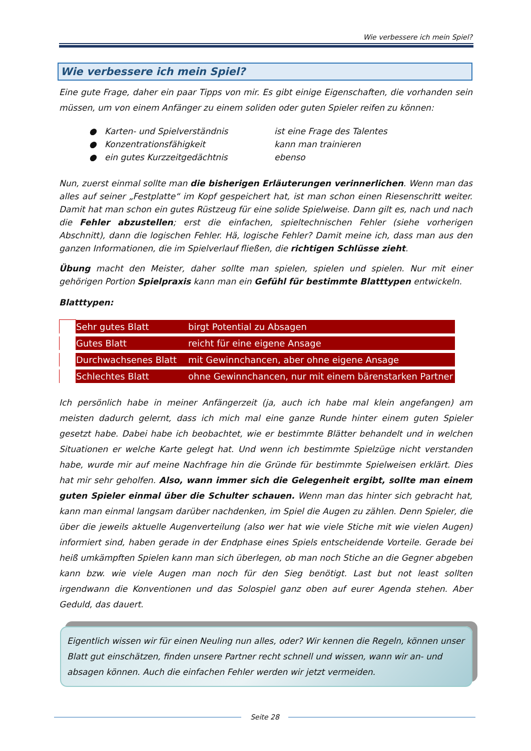Wie verbessere ich mein Spiel?
Wie verbessere ich mein Spiel?
Eine gute Frage, daher ein paar Tipps von mir. Es gibt einige Eigenschaften, die vorhanden sein müssen, um von einem Anfänger zu einem soliden oder guten Spieler reifen zu können:
● Karten- und Spielverständnis ist eine Frage des Talentes
● Konzentrationsfähigkeit kann man trainieren
● ein gutes Kurzzeitgedächtnis ebenso
Nun, zuerst einmal sollte man die bisherigen Erläuterungen verinnerlichen. Wenn man das alles auf seiner „Festplatte“ im Kopf gespeichert hat, ist man schon einen Riesenschritt weiter. Damit hat man schon ein gutes Rüstzeug für eine solide Spielweise. Dann gilt es, nach und nach die Fehler abzustellen; erst die einfachen, spieltechnischen Fehler (siehe vorherigen Abschnitt), dann die logischen Fehler. Hä, logische Fehler? Damit meine ich, dass man aus den ganzen Informationen, die im Spielverlauf fließen, die richtigen Schlüsse zieht.
Übung macht den Meister, daher sollte man spielen, spielen und spielen. Nur mit einer gehörigen Portion Spielpraxis kann man ein Gefühl für bestimmte Blatttypen entwickeln.
Blatttypen:
| | Sehr gutes Blatt | birgt Potential zu Absagen |
| | Gutes Blatt | reicht für eine eigene Ansage |
| | Durchwachsenes Blatt | mit Gewinnchancen, aber ohne eigene Ansage |
| | Schlechtes Blatt | ohne Gewinnchancen, nur mit einem bärenstarken Partner |
Ich persönlich habe in meiner Anfängerzeit (ja, auch ich habe mal klein angefangen) am meisten dadurch gelernt, dass ich mich mal eine ganze Runde hinter einem guten Spieler gesetzt habe. Dabei habe ich beobachtet, wie er bestimmte Blätter behandelt und in welchen Situationen er welche Karte gelegt hat. Und wenn ich bestimmte Spielzüge nicht verstanden habe, wurde mir auf meine Nachfrage hin die Gründe für bestimmte Spielweisen erklärt. Dies hat mir sehr geholfen. Also, wann immer sich die Gelegenheit ergibt, sollte man einem guten Spieler einmal über die Schulter schauen. Wenn man das hinter sich gebracht hat, kann man einmal langsam darüber nachdenken, im Spiel die Augen zu zählen. Denn Spieler, die über die jeweils aktuelle Augenverteilung (also wer hat wie viele Stiche mit wie vielen Augen) informiert sind, haben gerade in der Endphase eines Spiels entscheidende Vorteile. Gerade bei heiß umkämpften Spielen kann man sich überlegen, ob man noch Stiche an die Gegner abgeben kann bzw. wie viele Augen man noch für den Sieg benötigt. Last but not least sollten irgendwann die Konventionen und das Solospiel ganz oben auf eurer Agenda stehen. Aber Geduld, das dauert.
Eigentlich wissen wir für einen Neuling nun alles, oder? Wir kennen die Regeln, können unser Blatt gut einschätzen, finden unsere Partner recht schnell und wissen, wann wir an- und absagen können. Auch die einfachen Fehler werden wir jetzt vermeiden.
Seite 28